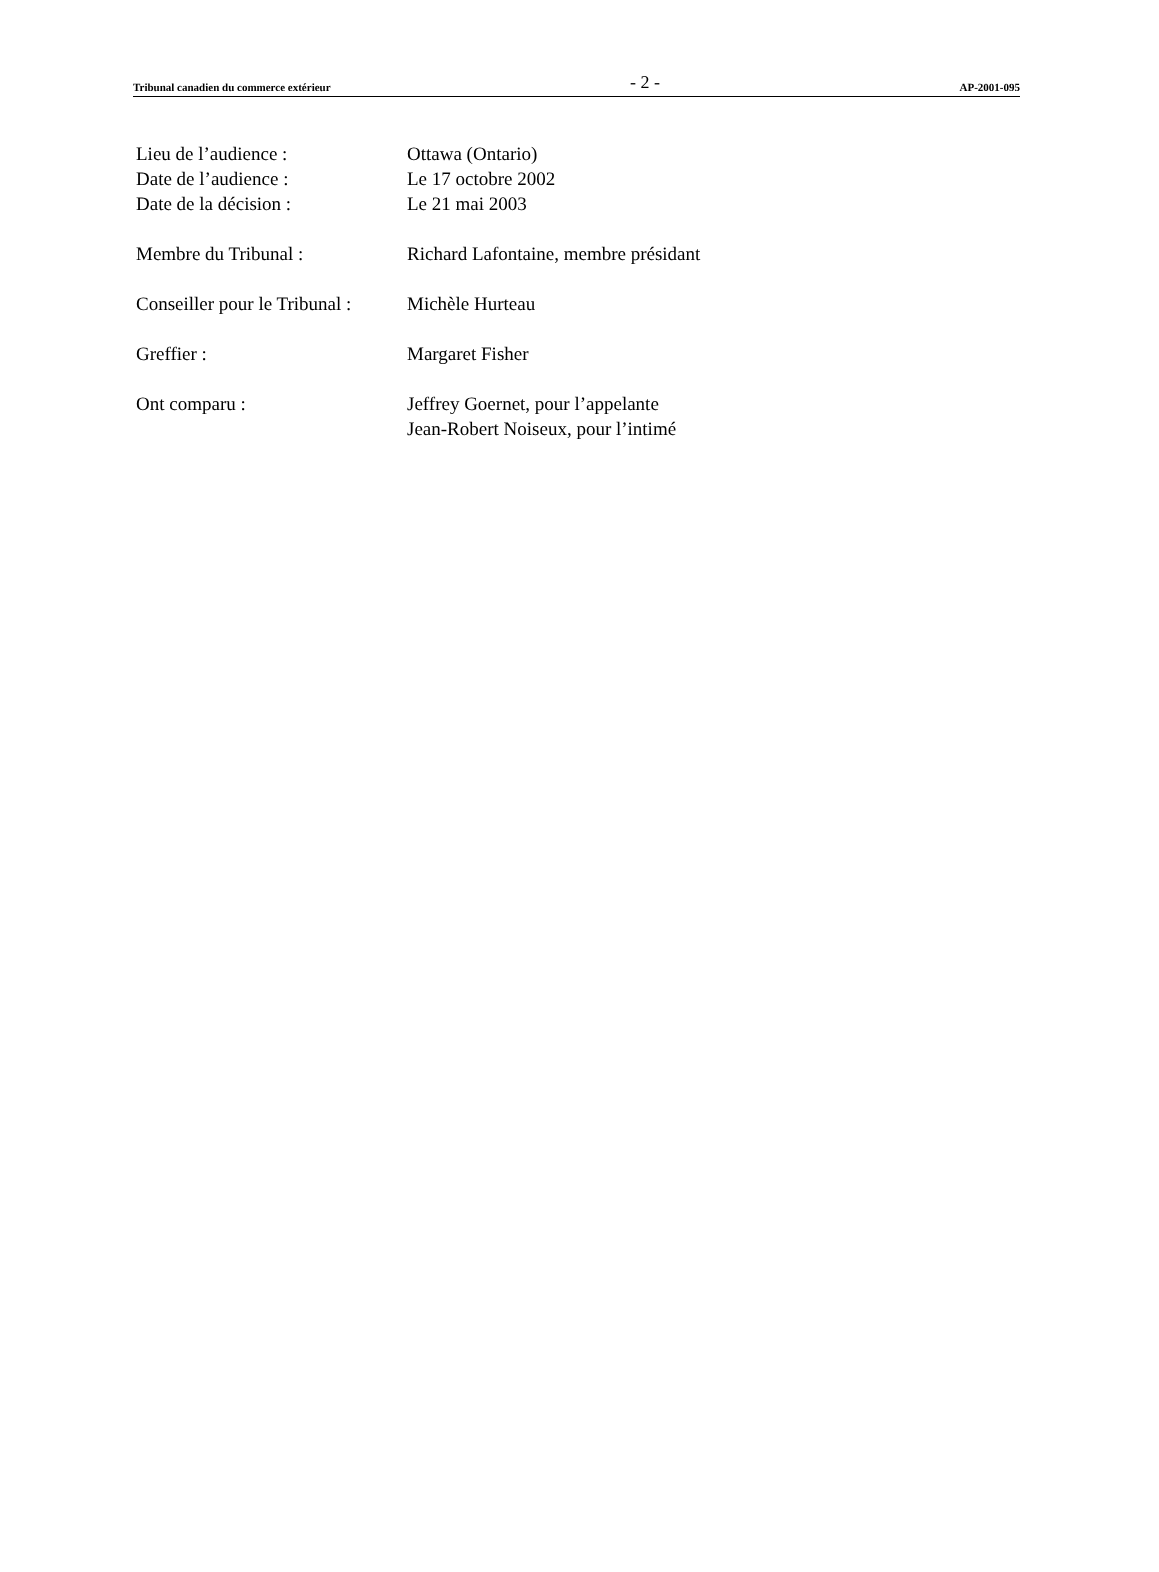Tribunal canadien du commerce extérieur - 2 - AP-2001-095
Lieu de l’audience : Ottawa (Ontario)
Date de l’audience : Le 17 octobre 2002
Date de la décision : Le 21 mai 2003
Membre du Tribunal : Richard Lafontaine, membre présidant
Conseiller pour le Tribunal :
Michèle Hurteau
Greffier : Margaret Fisher
Ont comparu : Jeffrey Goernet, pour l’appelante
Jean-Robert Noiseux, pour l’intimé